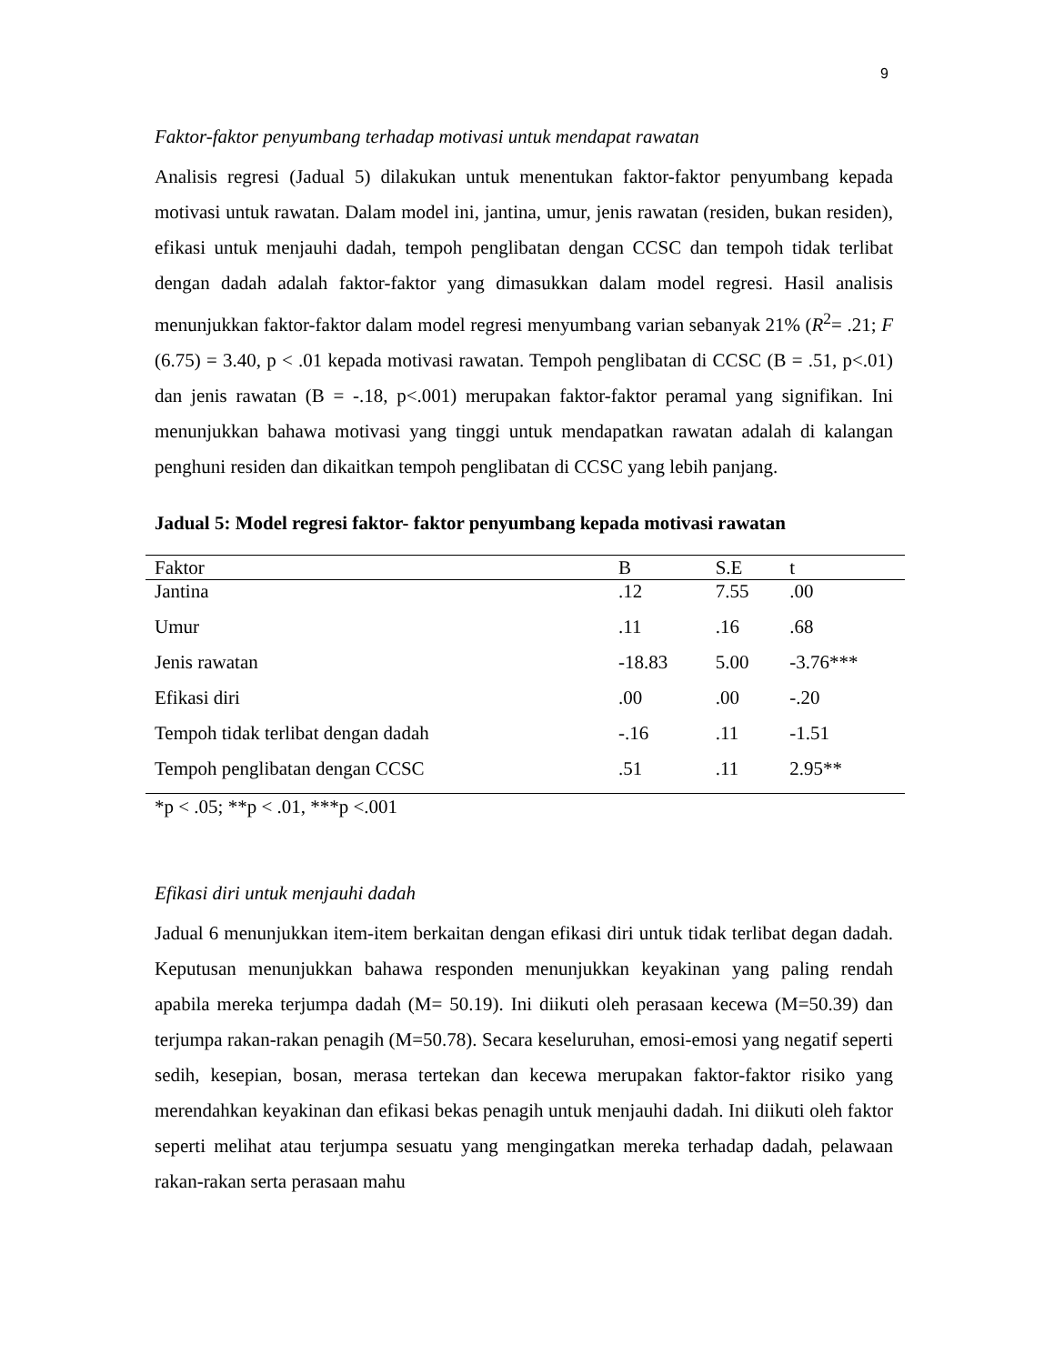9
Faktor-faktor penyumbang terhadap motivasi untuk mendapat rawatan
Analisis regresi (Jadual 5) dilakukan untuk menentukan faktor-faktor penyumbang kepada motivasi untuk rawatan. Dalam model ini, jantina, umur, jenis rawatan (residen, bukan residen), efikasi untuk menjauhi dadah, tempoh penglibatan dengan CCSC dan tempoh tidak terlibat dengan dadah adalah faktor-faktor yang dimasukkan dalam model regresi. Hasil analisis menunjukkan faktor-faktor dalam model regresi menyumbang varian sebanyak 21% (R<sup>2</sup>= .21; F (6.75) = 3.40, p < .01 kepada motivasi rawatan. Tempoh penglibatan di CCSC (B = .51, p<.01) dan jenis rawatan (B = -.18, p<.001) merupakan faktor-faktor peramal yang signifikan. Ini menunjukkan bahawa motivasi yang tinggi untuk mendapatkan rawatan adalah di kalangan penghuni residen dan dikaitkan tempoh penglibatan di CCSC yang lebih panjang.
Jadual 5: Model regresi faktor- faktor penyumbang kepada motivasi rawatan
| Faktor | B | S.E | t |
| --- | --- | --- | --- |
| Jantina | .12 | 7.55 | .00 |
| Umur | .11 | .16 | .68 |
| Jenis rawatan | -18.83 | 5.00 | -3.76*** |
| Efikasi diri | .00 | .00 | -.20 |
| Tempoh tidak terlibat dengan dadah | -.16 | .11 | -1.51 |
| Tempoh penglibatan dengan CCSC | .51 | .11 | 2.95** |
*p < .05; **p < .01, ***p <.001
Efikasi diri untuk menjauhi dadah
Jadual 6 menunjukkan item-item berkaitan dengan efikasi diri untuk tidak terlibat degan dadah. Keputusan menunjukkan bahawa responden menunjukkan keyakinan yang paling rendah apabila mereka terjumpa dadah (M= 50.19). Ini diikuti oleh perasaan kecewa (M=50.39) dan terjumpa rakan-rakan penagih (M=50.78). Secara keseluruhan, emosi-emosi yang negatif seperti sedih, kesepian, bosan, merasa tertekan dan kecewa merupakan faktor-faktor risiko yang merendahkan keyakinan dan efikasi bekas penagih untuk menjauhi dadah. Ini diikuti oleh faktor seperti melihat atau terjumpa sesuatu yang mengingatkan mereka terhadap dadah, pelawaan rakan-rakan serta perasaan mahu